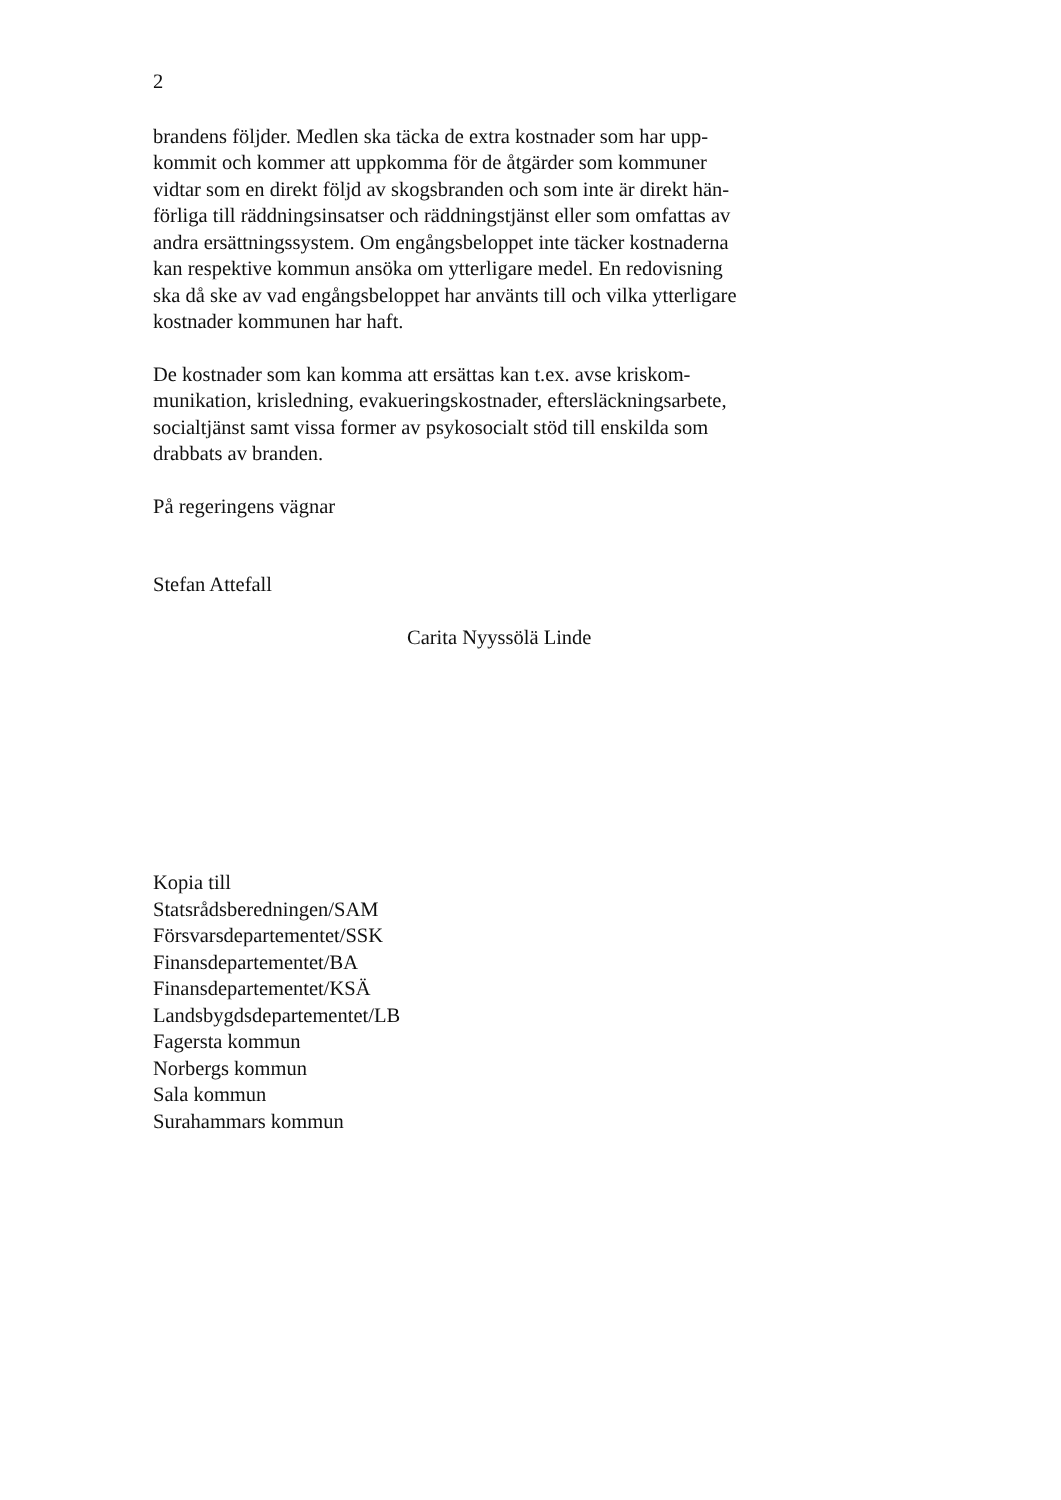2
brandens följder. Medlen ska täcka de extra kostnader som har upp-
kommit och kommer att uppkomma för de åtgärder som kommuner
vidtar som en direkt följd av skogsbranden och som inte är direkt hän-
förliga till räddningsinsatser och räddningstjänst eller som omfattas av
andra ersättningssystem. Om engångsbeloppet inte täcker kostnaderna
kan respektive kommun ansöka om ytterligare medel. En redovisning
ska då ske av vad engångsbeloppet har använts till och vilka ytterligare
kostnader kommunen har haft.
De kostnader som kan komma att ersättas kan t.ex. avse kriskom-
munikation, krisledning, evakueringskostnader, eftersläckningsarbete,
socialtjänst samt vissa former av psykosocialt stöd till enskilda som
drabbats av branden.
På regeringens vägnar
Stefan Attefall
Carita Nyyssölä Linde
Kopia till
Statsrådsberedningen/SAM
Försvarsdepartementet/SSK
Finansdepartementet/BA
Finansdepartementet/KSÄ
Landsbygdsdepartementet/LB
Fagersta kommun
Norbergs kommun
Sala kommun
Surahammars kommun